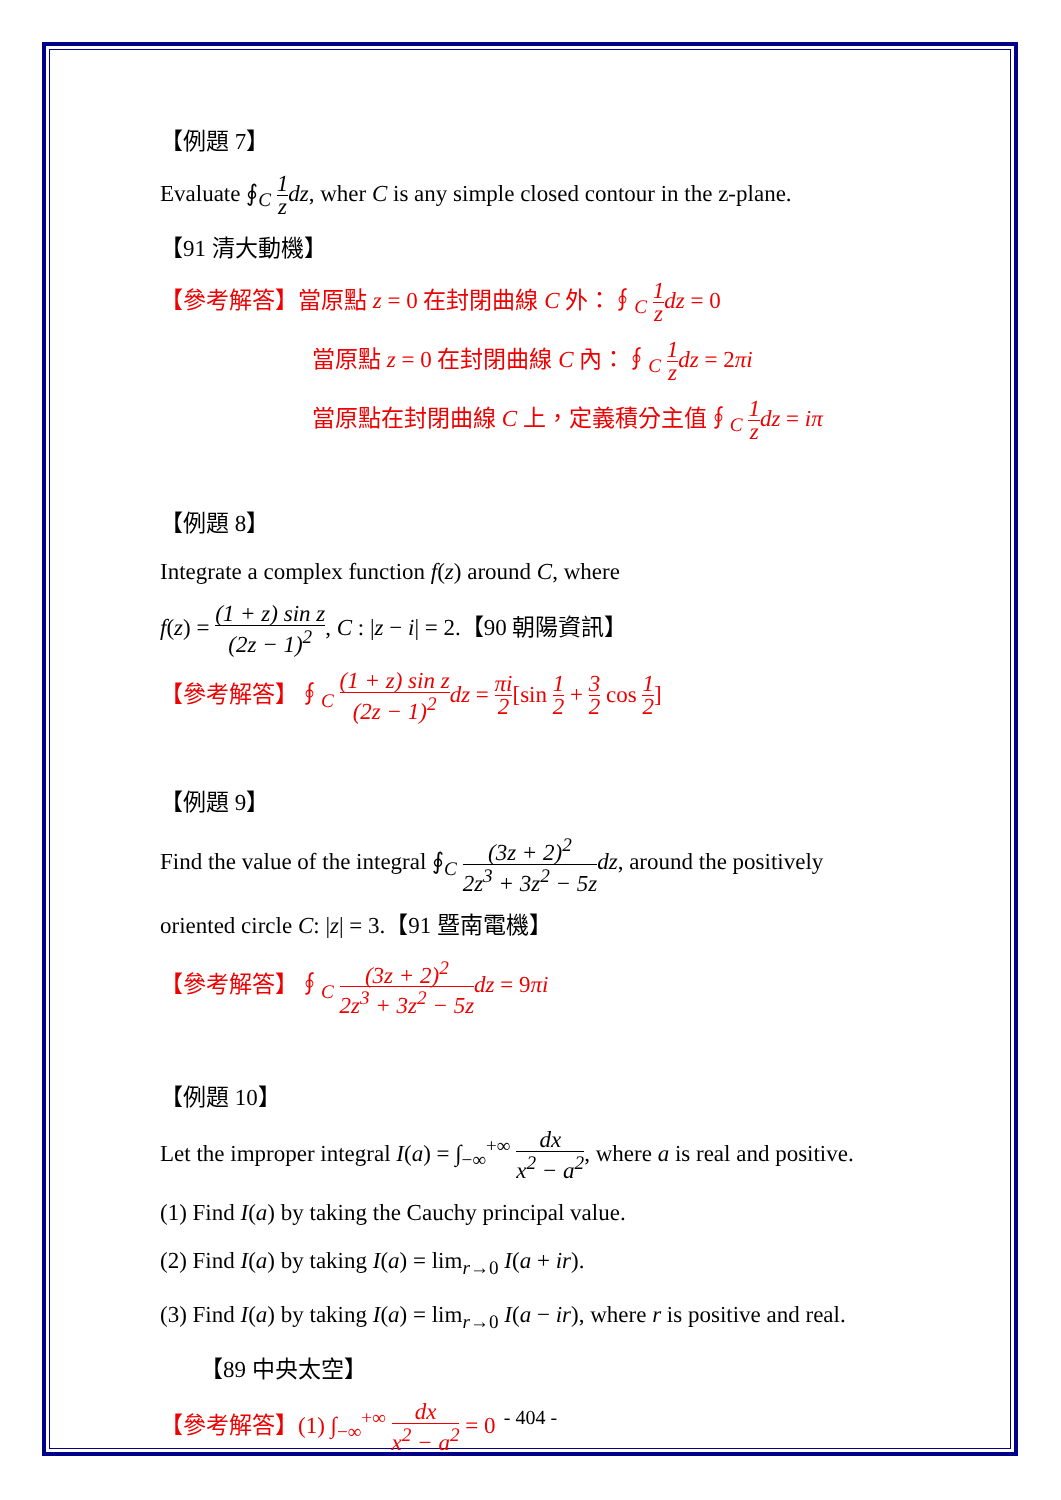【例題 7】
Evaluate ∮<sub>C</sub> 1 z dz, wher C is any simple closed contour in the z-plane.
【91 清大動機】
【參考解答】當原點 z = 0 在封閉曲線 C 外：∮<sub>C</sub> 1 z dz = 0
當原點 z = 0 在封閉曲線 C 內：∮<sub>C</sub> 1 z dz = 2πi
當原點在封閉曲線 C 上，定義積分主值∮<sub>C</sub> 1 z dz = iπ
【例題 8】
Integrate a complex function f(z) around C, where
f(z) = (1 + z) sin z (2z − 1)<sup>2</sup>, C : |z − i| = 2.【90 朝陽資訊】
【參考解答】∮<sub>C</sub> (1 + z) sin z (2z − 1)<sup>2</sup> dz = πi 2[sin 1 2 + 3 2 cos 1 2]
【例題 9】
Find the value of the integral ∮<sub>C</sub> (3z + 2)<sup>2</sup> 2z<sup>3</sup> + 3z<sup>2</sup> − 5z dz, around the positively
oriented circle C: |z| = 3.【91 暨南電機】
【參考解答】∮<sub>C</sub> (3z + 2)<sup>2</sup> 2z<sup>3</sup> + 3z<sup>2</sup> − 5z dz = 9πi
【例題 10】
Let the improper integral I(a) = ∫<sub>−∞</sub><sup>+∞</sup> dx x<sup>2</sup> − a<sup>2</sup>, where a is real and positive.
(1) Find I(a) by taking the Cauchy principal value.
(2) Find I(a) by taking I(a) = lim<sub>r→0</sub> I(a + ir).
(3) Find I(a) by taking I(a) = lim<sub>r→0</sub> I(a − ir), where r is positive and real.
【89 中央太空】
【參考解答】(1) ∫<sub>−∞</sub><sup>+∞</sup> dx x<sup>2</sup> − a<sup>2</sup> = 0
- 404 -